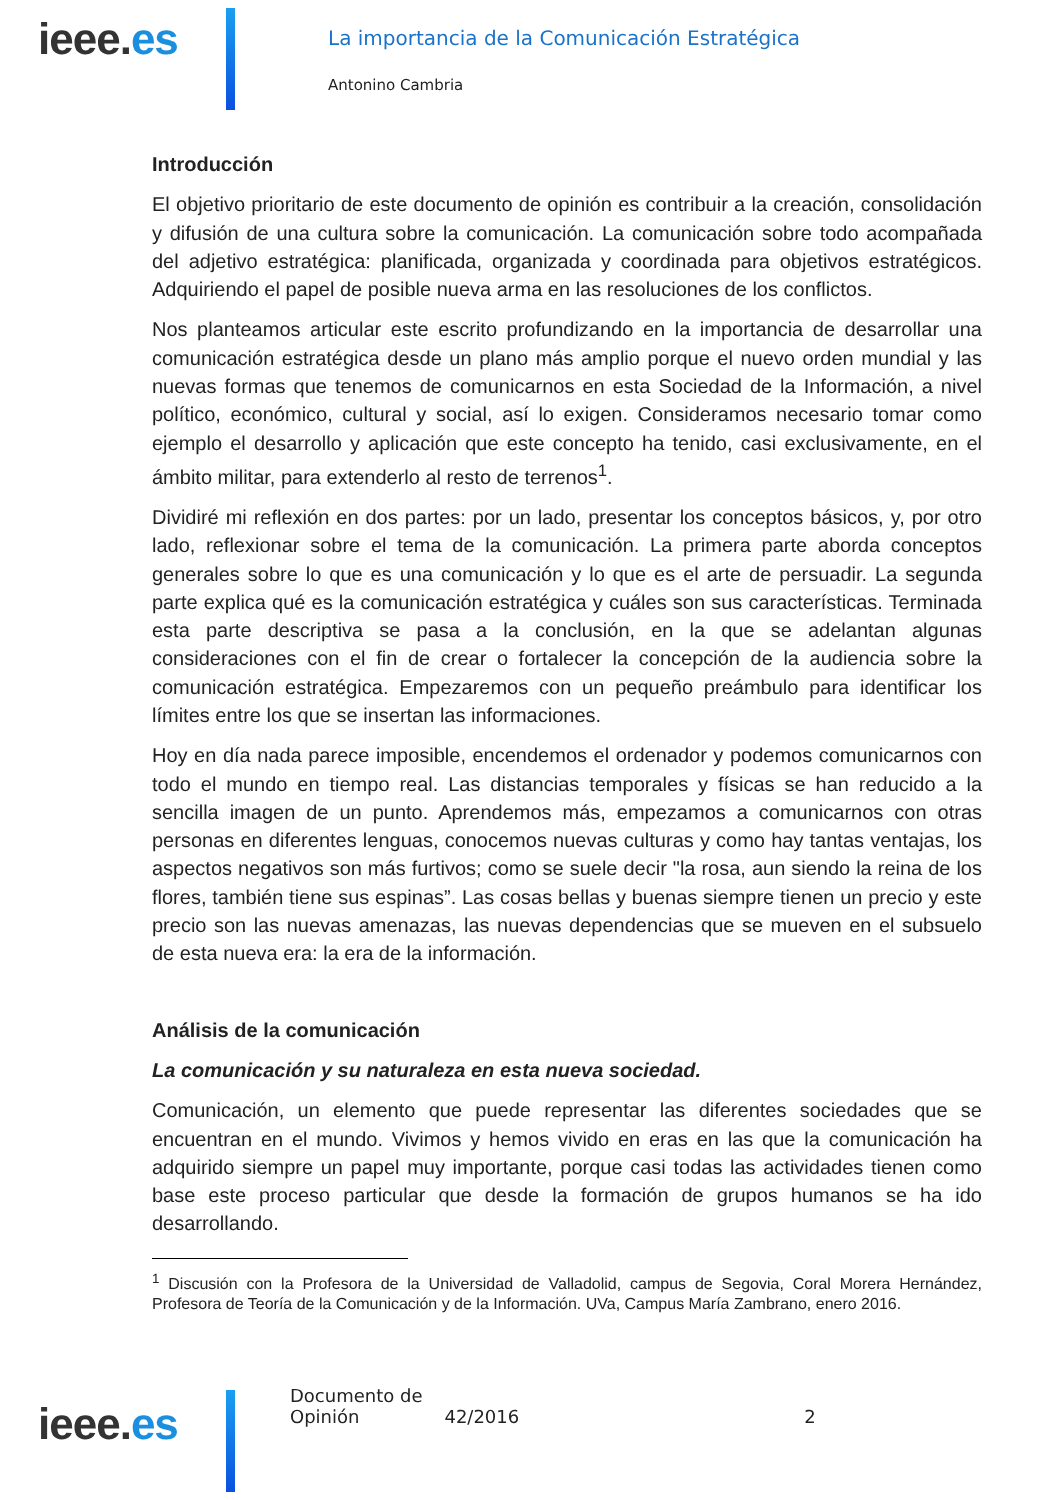ieee.es
La importancia de la Comunicación Estratégica
Antonino Cambria
Introducción
El objetivo prioritario de este documento de opinión es contribuir a la creación, consolidación y difusión de una cultura sobre la comunicación. La comunicación sobre todo acompañada del adjetivo estratégica: planificada, organizada y coordinada para objetivos estratégicos. Adquiriendo el papel de posible nueva arma en las resoluciones de los conflictos.
Nos planteamos articular este escrito profundizando en la importancia de desarrollar una comunicación estratégica desde un plano más amplio porque el nuevo orden mundial y las nuevas formas que tenemos de comunicarnos en esta Sociedad de la Información, a nivel político, económico, cultural y social, así lo exigen. Consideramos necesario tomar como ejemplo el desarrollo y aplicación que este concepto ha tenido, casi exclusivamente, en el ámbito militar, para extenderlo al resto de terrenos<sup>1</sup>.
Dividiré mi reflexión en dos partes: por un lado, presentar los conceptos básicos, y, por otro lado, reflexionar sobre el tema de la comunicación. La primera parte aborda conceptos generales sobre lo que es una comunicación y lo que es el arte de persuadir. La segunda parte explica qué es la comunicación estratégica y cuáles son sus características. Terminada esta parte descriptiva se pasa a la conclusión, en la que se adelantan algunas consideraciones con el fin de crear o fortalecer la concepción de la audiencia sobre la comunicación estratégica. Empezaremos con un pequeño preámbulo para identificar los límites entre los que se insertan las informaciones.
Hoy en día nada parece imposible, encendemos el ordenador y podemos comunicarnos con todo el mundo en tiempo real. Las distancias temporales y físicas se han reducido a la sencilla imagen de un punto. Aprendemos más, empezamos a comunicarnos con otras personas en diferentes lenguas, conocemos nuevas culturas y como hay tantas ventajas, los aspectos negativos son más furtivos; como se suele decir "la rosa, aun siendo la reina de los flores, también tiene sus espinas”. Las cosas bellas y buenas siempre tienen un precio y este precio son las nuevas amenazas, las nuevas dependencias que se mueven en el subsuelo de esta nueva era: la era de la información.
Análisis de la comunicación
La comunicación y su naturaleza en esta nueva sociedad.
Comunicación, un elemento que puede representar las diferentes sociedades que se encuentran en el mundo. Vivimos y hemos vivido en eras en las que la comunicación ha adquirido siempre un papel muy importante, porque casi todas las actividades tienen como base este proceso particular que desde la formación de grupos humanos se ha ido desarrollando.
<sup>1</sup> Discusión con la Profesora de la Universidad de Valladolid, campus de Segovia, Coral Morera Hernández, Profesora de Teoría de la Comunicación y de la Información. UVa, Campus María Zambrano, enero 2016.
Documento de Opinión 42/2016 2
ieee.es